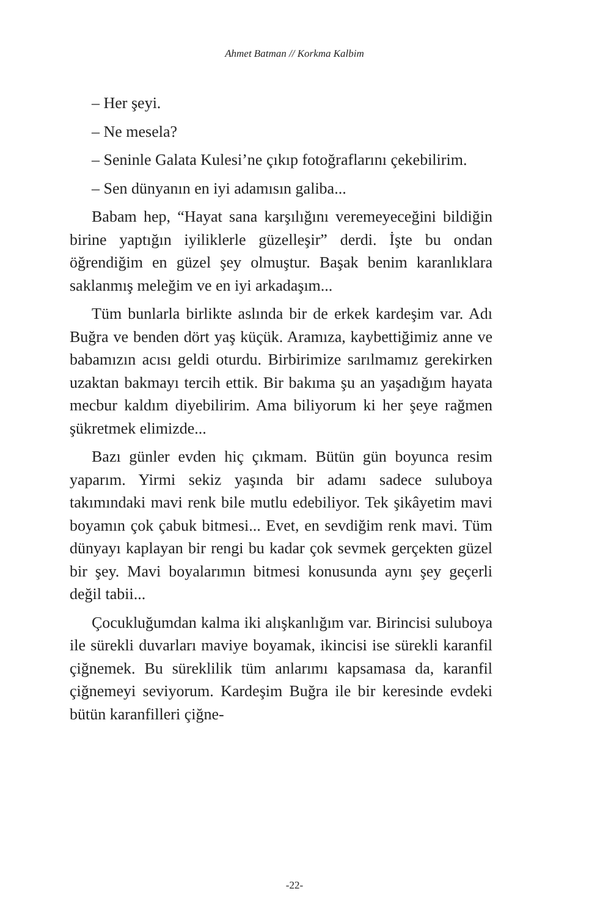Ahmet Batman // Korkma Kalbim
– Her şeyi.
– Ne mesela?
– Seninle Galata Kulesi’ne çıkıp fotoğraflarını çekebilirim.
– Sen dünyanın en iyi adamısın galiba...
Babam hep, “Hayat sana karşılığını veremeyeceğini bildiğin birine yaptığın iyiliklerle güzelleşir” derdi. İşte bu ondan öğrendiğim en güzel şey olmuştur. Başak benim karanlıklara saklanmış meleğim ve en iyi arkadaşım...
Tüm bunlarla birlikte aslında bir de erkek kardeşim var. Adı Buğra ve benden dört yaş küçük. Aramıza, kaybettiğimiz anne ve babamızın acısı geldi oturdu. Birbirimize sarılmamız gerekirken uzaktan bakmayı tercih ettik. Bir bakıma şu an yaşadığım hayata mecbur kaldım diyebilirim. Ama biliyorum ki her şeye rağmen şükretmek elimizde...
Bazı günler evden hiç çıkmam. Bütün gün boyunca resim yaparım. Yirmi sekiz yaşında bir adamı sadece suluboya takımındaki mavi renk bile mutlu edebiliyor. Tek şikâyetim mavi boyamın çok çabuk bitmesi... Evet, en sevdiğim renk mavi. Tüm dünyayı kaplayan bir rengi bu kadar çok sevmek gerçekten güzel bir şey. Mavi boyalarımın bitmesi konusunda aynı şey geçerli değil tabii...
Çocukluğumdan kalma iki alışkanlığım var. Birincisi suluboya ile sürekli duvarları maviye boyamak, ikincisi ise sürekli karanfil çiğnemek. Bu süreklilik tüm anlarımı kapsamasa da, karanfil çiğnemeyi seviyorum. Kardeşim Buğra ile bir keresinde evdeki bütün karanfilleri çiğne-
-22-